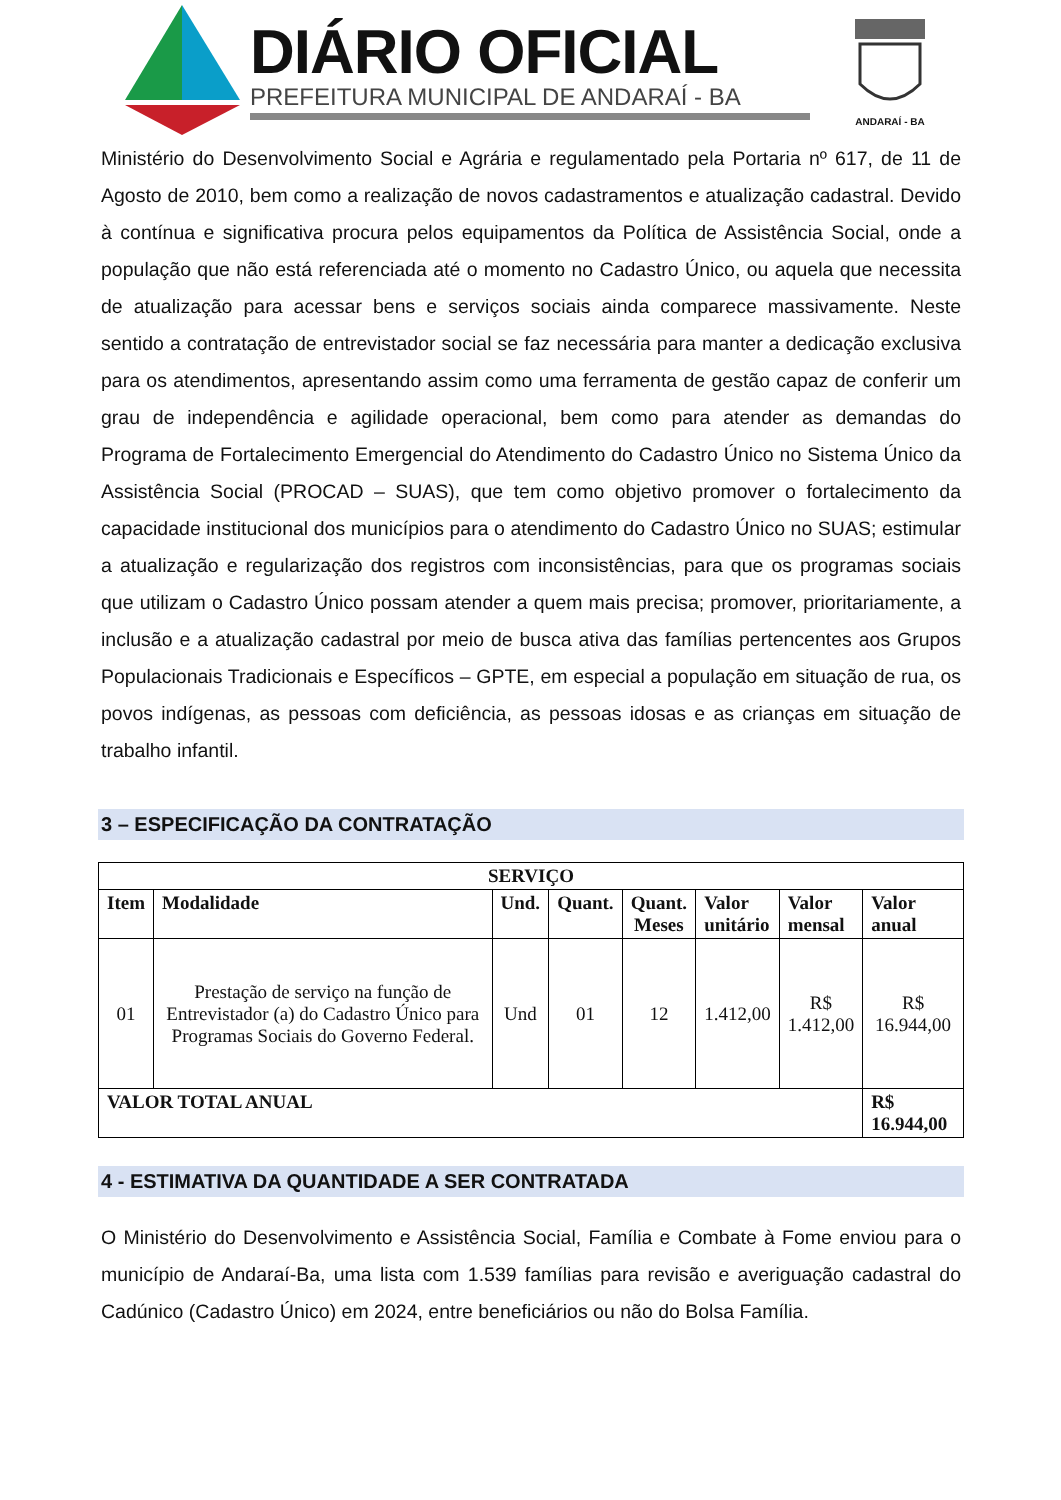DIÁRIO OFICIAL
PREFEITURA MUNICIPAL DE ANDARAÍ - BA
ANDARAÍ - BA
Ministério do Desenvolvimento Social e Agrária e regulamentado pela Portaria nº 617, de 11 de Agosto de 2010, bem como a realização de novos cadastramentos e atualização cadastral. Devido à contínua e significativa procura pelos equipamentos da Política de Assistência Social, onde a população que não está referenciada até o momento no Cadastro Único, ou aquela que necessita de atualização para acessar bens e serviços sociais ainda comparece massivamente. Neste sentido a contratação de entrevistador social se faz necessária para manter a dedicação exclusiva para os atendimentos, apresentando assim como uma ferramenta de gestão capaz de conferir um grau de independência e agilidade operacional, bem como para atender as demandas do Programa de Fortalecimento Emergencial do Atendimento do Cadastro Único no Sistema Único da Assistência Social (PROCAD – SUAS), que tem como objetivo promover o fortalecimento da capacidade institucional dos municípios para o atendimento do Cadastro Único no SUAS; estimular a atualização e regularização dos registros com inconsistências, para que os programas sociais que utilizam o Cadastro Único possam atender a quem mais precisa; promover, prioritariamente, a inclusão e a atualização cadastral por meio de busca ativa das famílias pertencentes aos Grupos Populacionais Tradicionais e Específicos – GPTE, em especial a população em situação de rua, os povos indígenas, as pessoas com deficiência, as pessoas idosas e as crianças em situação de trabalho infantil.
3 – ESPECIFICAÇÃO DA CONTRATAÇÃO
| SERVIÇO | | | | | | | |
| --- | --- | --- | --- | --- | --- | --- | --- |
| Item | Modalidade | Und. | Quant. | Quant. Meses | Valor unitário | Valor mensal | Valor anual |
| 01 | Prestação de serviço na função de Entrevistador (a) do Cadastro Único para Programas Sociais do Governo Federal. | Und | 01 | 12 | 1.412,00 | R$ 1.412,00 | R$ 16.944,00 |
| VALOR TOTAL ANUAL | | | | | | | R$ 16.944,00 |
4 - ESTIMATIVA DA QUANTIDADE A SER CONTRATADA
O Ministério do Desenvolvimento e Assistência Social, Família e Combate à Fome enviou para o município de Andaraí-Ba, uma lista com 1.539 famílias para revisão e averiguação cadastral do Cadúnico (Cadastro Único) em 2024, entre beneficiários ou não do Bolsa Família.